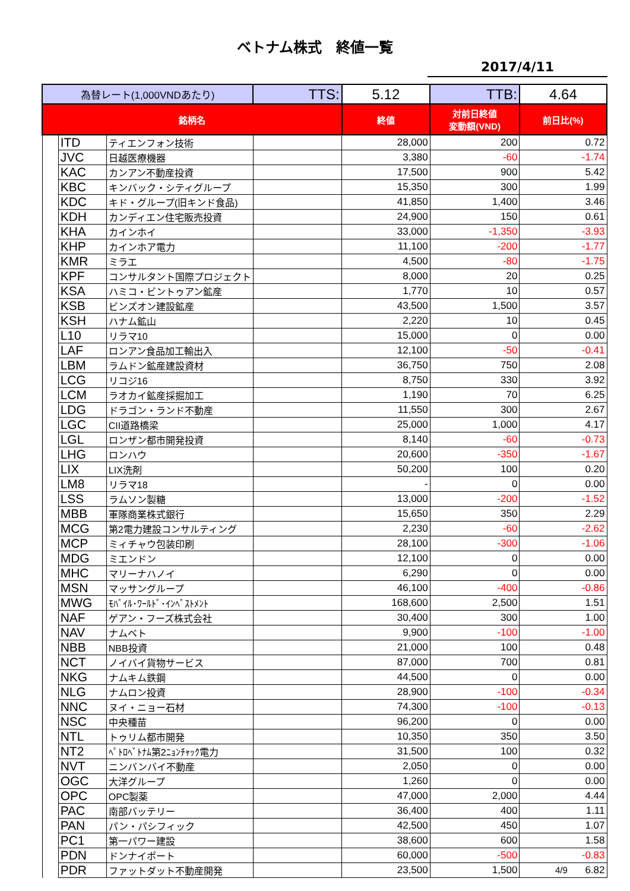ベトナム株式　終値一覧
2017/4/11
| 為替レート(1,000VNDあたり) | | | TTS: | 5.12 | TTB: | 4.64 |
| 銘柄名 | | | | 終値 | 対前日終値 変動額(VND) | 前日比(%) |
| | ITD | ティエンフォン技術 | | 28,000 | 200 | 0.72 |
| | JVC | 日越医療機器 | | 3,380 | -60 | -1.74 |
| | KAC | カンアン不動産投資 | | 17,500 | 900 | 5.42 |
| | KBC | キンバック・シティグループ | | 15,350 | 300 | 1.99 |
| | KDC | キド・グループ(旧キンド食品) | | 41,850 | 1,400 | 3.46 |
| | KDH | カンディエン住宅販売投資 | | 24,900 | 150 | 0.61 |
| | KHA | カインホイ | | 33,000 | -1,350 | -3.93 |
| | KHP | カインホア電力 | | 11,100 | -200 | -1.77 |
| | KMR | ミラエ | | 4,500 | -80 | -1.75 |
| | KPF | コンサルタント国際プロジェクト | | 8,000 | 20 | 0.25 |
| | KSA | ハミコ・ビントゥアン鉱産 | | 1,770 | 10 | 0.57 |
| | KSB | ビンズオン建設鉱産 | | 43,500 | 1,500 | 3.57 |
| | KSH | ハナム鉱山 | | 2,220 | 10 | 0.45 |
| | L10 | リラマ10 | | 15,000 | 0 | 0.00 |
| | LAF | ロンアン食品加工輸出入 | | 12,100 | -50 | -0.41 |
| | LBM | ラムドン鉱産建設資材 | | 36,750 | 750 | 2.08 |
| | LCG | リコジ16 | | 8,750 | 330 | 3.92 |
| | LCM | ラオカイ鉱産採掘加工 | | 1,190 | 70 | 6.25 |
| | LDG | ドラゴン・ランド不動産 | | 11,550 | 300 | 2.67 |
| | LGC | CII道路橋梁 | | 25,000 | 1,000 | 4.17 |
| | LGL | ロンザン都市開発投資 | | 8,140 | -60 | -0.73 |
| | LHG | ロンハウ | | 20,600 | -350 | -1.67 |
| | LIX | LIX洗剤 | | 50,200 | 100 | 0.20 |
| | LM8 | リラマ18 | | - | 0 | 0.00 |
| | LSS | ラムソン製糖 | | 13,000 | -200 | -1.52 |
| | MBB | 軍隊商業株式銀行 | | 15,650 | 350 | 2.29 |
| | MCG | 第2電力建設コンサルティング | | 2,230 | -60 | -2.62 |
| | MCP | ミィチャウ包装印刷 | | 28,100 | -300 | -1.06 |
| | MDG | ミエンドン | | 12,100 | 0 | 0.00 |
| | MHC | マリーナハノイ | | 6,290 | 0 | 0.00 |
| | MSN | マッサングループ | | 46,100 | -400 | -0.86 |
| | MWG | ﾓﾊﾞｲﾙ･ﾜｰﾙﾄﾞ･ｲﾝﾍﾞｽﾄﾒﾝﾄ | | 168,600 | 2,500 | 1.51 |
| | NAF | ゲアン・フーズ株式会社 | | 30,400 | 300 | 1.00 |
| | NAV | ナムベト | | 9,900 | -100 | -1.00 |
| | NBB | NBB投資 | | 21,000 | 100 | 0.48 |
| | NCT | ノイバイ貨物サービス | | 87,000 | 700 | 0.81 |
| | NKG | ナムキム鉄鋼 | | 44,500 | 0 | 0.00 |
| | NLG | ナムロン投資 | | 28,900 | -100 | -0.34 |
| | NNC | ヌイ・ニョー石材 | | 74,300 | -100 | -0.13 |
| | NSC | 中央種苗 | | 96,200 | 0 | 0.00 |
| | NTL | トゥリム都市開発 | | 10,350 | 350 | 3.50 |
| | NT2 | ﾍﾟﾄﾛﾍﾞﾄﾅﾑ第2ﾆｮﾝﾁｬｯｸ電力 | | 31,500 | 100 | 0.32 |
| | NVT | ニンバンバイ不動産 | | 2,050 | 0 | 0.00 |
| | OGC | 大洋グループ | | 1,260 | 0 | 0.00 |
| | OPC | OPC製薬 | | 47,000 | 2,000 | 4.44 |
| | PAC | 南部バッテリー | | 36,400 | 400 | 1.11 |
| | PAN | パン・パシフィック | | 42,500 | 450 | 1.07 |
| | PC1 | 第一パワー建設 | | 38,600 | 600 | 1.58 |
| | PDN | ドンナイポート | | 60,000 | -500 | -0.83 |
| | PDR | ファットダット不動産開発 | | 23,500 | 1,500 | 6.82 |
4/9